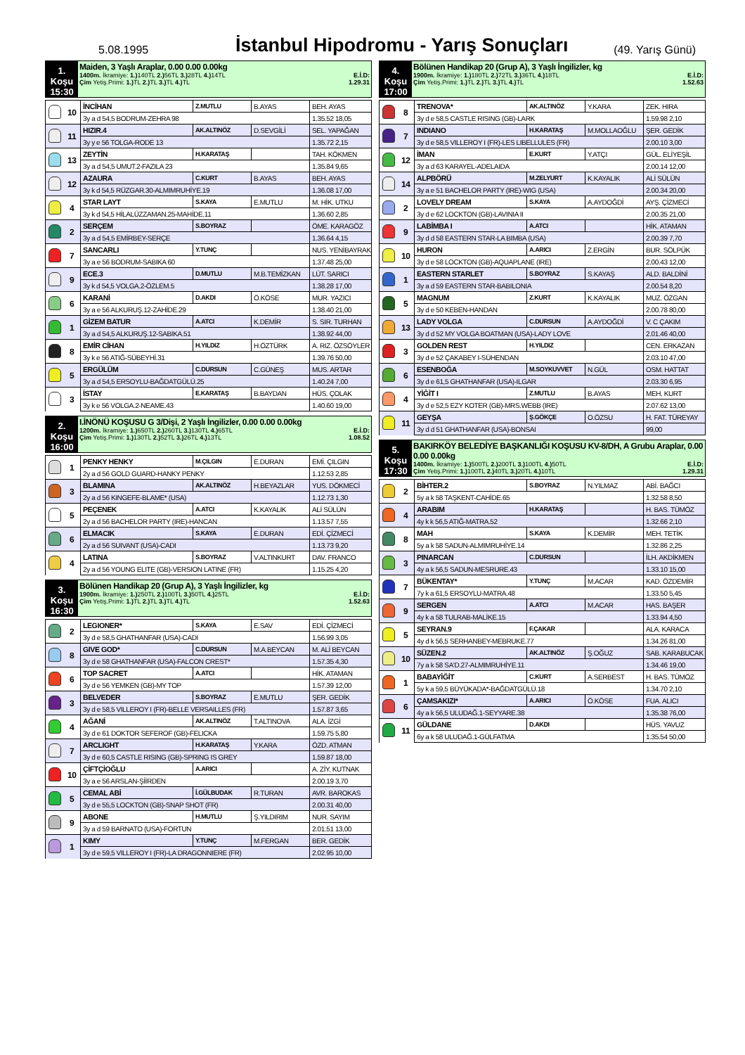5.08.1995
İstanbul Hipodromu - Yarış Sonuçları
(49. Yarış Günü)
1. Koşu
15:30
Maiden, 3 Yaşlı Araplar, 0.00 0.00 0.00kg
1400m. İkramiye: 1.) 140TL 2.) 56TL 3.) 28TL 4.) 14TL E.İ.D:
Çim Yetiş.Primi: 1.) TL 2.) TL 3.) TL 4.) TL 1.29.31
| | 10 | İNCİHAN | Z.MUTLU | B.AYAS | BEH. AYAS |
| | | 3y a d 54,5 BODRUM-ZEHRA 98 | | | 1.35.52 18,05 |
| | 11 | HIZIR.4 | AK.ALTINÖZ | D.SEVGİLİ | SEL. YAPAĞAN |
| | | 3y y e 56 TOLGA-RODE 13 | | | 1.35.72 2,15 |
| | 13 | ZEYTİN | H.KARATAŞ | | TAH. KÖKMEN |
| | | 3y a d 54,5 UMUT.2-FAZILA 23 | | | 1.35.84 9,65 |
| | 12 | AZAURA | C.KURT | B.AYAS | BEH. AYAS |
| | | 3y k d 54,5 RÜZGAR.30-ALMIMRUHİYE.19 | | | 1.36.08 17,00 |
| | 4 | STAR LAYT | S.KAYA | E.MUTLU | M. HİK. UTKU |
| | | 3y k d 54,5 HİLALÜZZAMAN.25-MAHİDE.11 | | | 1.36.60 2,85 |
| | 2 | SERÇEM | S.BOYRAZ | | ÖME. KARAGÖZ |
| | | 3y a d 54,5 EMİRBEY-SERÇE | | | 1.36.64 4,15 |
| | 7 | SANCARLI | Y.TUNÇ | | NUS. YENİBAYRAK |
| | | 3y a e 56 BODRUM-SABIKA 60 | | | 1.37.48 25,00 |
| | 9 | ECE.3 | D.MUTLU | M.B.TEMİZKAN | LÜT. SARICI |
| | | 3y k d 54,5 VOLGA.2-ÖZLEM.5 | | | 1.38.28 17,00 |
| | 6 | KARANİ | D.AKDI | Ö.KÖSE | MUR. YAZICI |
| | | 3y a e 56 ALKURUŞ.12-ZAHİDE.29 | | | 1.38.40 21,00 |
| | 1 | GİZEM BATUR | A.ATCI | K.DEMİR | S. SIR. TURHAN |
| | | 3y a d 54,5 ALKURUŞ.12-SABIKA.51 | | | 1.38.92 44,00 |
| | 8 | EMİR CİHAN | H.YILDIZ | H.ÖZTÜRK | A. RIZ. ÖZSÖYLER |
| | | 3y k e 56 ATIĞ-SÜBEYHİ.31 | | | 1.39.76 50,00 |
| | 5 | ERGÜLÜM | C.DURSUN | C.GÜNEŞ | MUS. ARTAR |
| | | 3y a d 54,5 ERSOYLU-BAĞDATGÜLÜ.25 | | | 1.40.24 7,00 |
| | 3 | İSTAY | E.KARATAŞ | B.BAYDAN | HÜS. ÇOLAK |
| | | 3y k e 56 VOLGA.2-NEAME.43 | | | 1.40.60 19,00 |
2. Koşu
16:00
I.İNÖNÜ KOŞUSU G 3/Dişi, 2 Yaşlı İngilizler, 0.00 0.00 0.00kg
1200m. İkramiye: 1.) 650TL 2.) 260TL 3.) 130TL 4.) 65TL E.İ.D:
Çim Yetiş.Primi: 1.) 130TL 2.) 52TL 3.) 26TL 4.) 13TL 1.08.52
| | 1 | PENKY HENKY | M.ÇILGIN | E.DURAN | EMİ. ÇILGIN |
| | | 2y a d 56 GOLD GUARD-HANKY PENKY | | | 1.12.53 2,85 |
| | 3 | BLAMINA | AK.ALTINÖZ | H.BEYAZLAR | YUS. DÖKMECİ |
| | | 2y a d 56 KINGEFE-BLAME* (USA) | | | 1.12.73 1,30 |
| | 5 | PEÇENEK | A.ATCI | K.KAYALIK | ALİ SÜLÜN |
| | | 2y a d 56 BACHELOR PARTY (IRE)-HANCAN | | | 1.13.57 7,55 |
| | 6 | ELMACIK | S.KAYA | E.DURAN | EDİ. ÇİZMECİ |
| | | 2y a d 56 SUIVANT (USA)-CADI | | | 1.13.73 9,20 |
| | 4 | LATINA | S.BOYRAZ | V.ALTINKURT | DAV. FRANCO |
| | | 2y a d 56 YOUNG ELITE (GB)-VERSION LATINE (FR) | | | 1.15.25 4,20 |
3. Koşu
16:30
Bölünen Handikap 20 (Grup A), 3 Yaşlı İngilizler, kg
1900m. İkramiye: 1.) 250TL 2.) 100TL 3.) 50TL 4.) 25TL E.İ.D:
Çim Yetiş.Primi: 1.) TL 2.) TL 3.) TL 4.) TL 1.52.63
| | 2 | LEGIONER* | S.KAYA | E.SAV | EDİ. ÇİZMECİ |
| | | 3y d e 58,5 GHATHANFAR (USA)-CADI | | | 1.56.99 3,05 |
| | 8 | GIVE GOD* | C.DURSUN | M.A.BEYCAN | M. ALİ BEYCAN |
| | | 3y d e 58 GHATHANFAR (USA)-FALCON CREST* | | | 1.57.35 4,30 |
| | 6 | TOP SACRET | A.ATCI | | HİK. ATAMAN |
| | | 3y d e 56 YEMKEN (GB)-MY TOP | | | 1.57.39 12,00 |
| | 3 | BELVEDER | S.BOYRAZ | E.MUTLU | ŞER. GEDİK |
| | | 3y d e 58,5 VILLEROY I (FR)-BELLE VERSAILLES (FR) | | | 1.57.87 3,65 |
| | 4 | AĞANİ | AK.ALTINÖZ | T.ALTINOVA | ALA. İZGİ |
| | | 3y d e 61 DOKTOR SEFEROF (GB)-FELICKA | | | 1.59.75 5,80 |
| | 7 | ARCLIGHT | H.KARATAŞ | Y.KARA | ÖZD. ATMAN |
| | | 3y d e 60,5 CASTLE RISING (GB)-SPRING IS GREY | | | 1.59.87 18,00 |
| | 10 | ÇİFTÇİOĞLU | A.ARICI | | A. ZİY. KUTNAK |
| | | 3y a e 56 ARSLAN-ŞİİRDEN | | | 2.00.19 3,70 |
| | 5 | CEMAL ABİ | İ.GÜLBUDAK | R.TURAN | AVR. BAROKAS |
| | | 3y d e 55,5 LOCKTON (GB)-SNAP SHOT (FR) | | | 2.00.31 40,00 |
| | 9 | ABONE | H.MUTLU | Ş.YILDIRIM | NUR. SAYIM |
| | | 3y a d 59 BARNATO (USA)-FORTUN | | | 2.01.51 13,00 |
| | 1 | KIMY | Y.TUNÇ | M.FERGAN | BER. GEDİK |
| | | 3y d e 59,5 VILLEROY I (FR)-LA DRAGONNIERE (FR) | | | 2.02.95 10,00 |
4. Koşu
17:00
Bölünen Handikap 20 (Grup A), 3 Yaşlı İngilizler, kg
1900m. İkramiye: 1.) 180TL 2.) 72TL 3.) 36TL 4.) 18TL E.İ.D:
Çim Yetiş.Primi: 1.) TL 2.) TL 3.) TL 4.) TL 1.52.63
| | 8 | TRENOVA* | AK.ALTINÖZ | Y.KARA | ZEK. HIRA |
| | | 3y d e 58,5 CASTLE RISING (GB)-LARK | | | 1.59.98 2,10 |
| | 7 | INDIANO | H.KARATAŞ | M.MOLLAOĞLU | ŞER. GEDİK |
| | | 3y d e 58,5 VILLEROY I (FR)-LES LIBELLULES (FR) | | | 2.00.10 3,00 |
| | 12 | İMAN | E.KURT | Y.ATÇI | GÜL. ELİYEŞİL |
| | | 3y a d 63 KARAYEL-ADELAIDA | | | 2.00.14 12,00 |
| | 14 | ALPBÖRÜ | M.ZELYURT | K.KAYALIK | ALİ SÜLÜN |
| | | 3y a e 51 BACHELOR PARTY (IRE)-WIG (USA) | | | 2.00.34 20,00 |
| | 2 | LOVELY DREAM | S.KAYA | A.AYDOĞDİ | AYŞ. ÇİZMECİ |
| | | 3y d e 62 LOCKTON (GB)-LAVINIA II | | | 2.00.35 21,00 |
| | 9 | LABİMBA I | A.ATCI | | HİK. ATAMAN |
| | | 3y d d 58 EASTERN STAR-LA BIMBA (USA) | | | 2.00.39 7,70 |
| | 10 | HURON | A.ARICI | Z.ERGİN | BUR. SÖLPÜK |
| | | 3y d e 58 LOCKTON (GB)-AQUAPLANE (IRE) | | | 2.00.43 12,00 |
| | 1 | EASTERN STARLET | S.BOYRAZ | S.KAYAŞ | ALD. BALDİNİ |
| | | 3y a d 59 EASTERN STAR-BABILONIA | | | 2.00.54 8,20 |
| | 5 | MAGNUM | Z.KURT | K.KAYALIK | MUZ. ÖZGAN |
| | | 3y d e 50 KEBEN-HANDAN | | | 2.00.78 80,00 |
| | 13 | LADY VOLGA | C.DURSUN | A.AYDOĞDİ | V. C ÇAKIM |
| | | 3y d d 52 MY VOLGA BOATMAN (USA)-LADY LOVE | | | 2.01.46 40,00 |
| | 3 | GOLDEN REST | H.YILDIZ | | CEN. ERKAZAN |
| | | 3y d e 52 ÇAKABEY I-SÜHENDAN | | | 2.03.10 47,00 |
| | 6 | ESENBOĞA | M.SOYKUVVET | N.GÜL | OSM. HATTAT |
| | | 3y d e 61,5 GHATHANFAR (USA)-ILGAR | | | 2.03.30 6,95 |
| | 4 | YİĞİT I | Z.MUTLU | B.AYAS | MEH. KURT |
| | | 3y d e 52,5 EZY KOTER (GB)-MRS.WEBB (IRE) | | | 2.07.62 13,00 |
| | 11 | GEYŞA | Ş.GÖKÇE | O.ÖZSU | H. FAT. TÜREYAY |
| | | 3y d d 51 GHATHANFAR (USA)-BONSAI | | | 99,00 |
5. Koşu
17:30
BAKIRKÖY BELEDİYE BAŞKANLIĞI KOŞUSU KV-8/DH, A Grubu Araplar, 0.00 0.00 0.00kg
1400m. İkramiye: 1.) 500TL 2.) 200TL 3.) 100TL 4.) 50TL E.İ.D:
Çim Yetiş.Primi: 1.) 100TL 2.) 40TL 3.) 20TL 4.) 10TL 1.29.31
| | 2 | BİHTER.2 | S.BOYRAZ | N.YILMAZ | ABİ. BAĞCI |
| | | 5y a k 58 TAŞKENT-CAHİDE.65 | | | 1.32.58 8,50 |
| | 4 | ARABIM | H.KARATAŞ | | H. BAS. TÜMÖZ |
| | | 4y k k 56,5 ATIĞ-MATRA.52 | | | 1.32.66 2,10 |
| | 8 | MAH | S.KAYA | K.DEMİR | MEH. TETİK |
| | | 5y a k 58 SADUN-ALMIMRUHİYE.14 | | | 1.32.86 2,25 |
| | 3 | PINARCAN | C.DURSUN | | İLH. AKDİKMEN |
| | | 4y a k 56,5 SADUN-MESRURE.43 | | | 1.33.10 15,00 |
| | 7 | BÜKENTAY* | Y.TUNÇ | M.ACAR | KAD. ÖZDEMİR |
| | | 7y k a 61,5 ERSOYLU-MATRA.48 | | | 1.33.50 5,45 |
| | 9 | SERGEN | A.ATCI | M.ACAR | HAS. BAŞER |
| | | 4y k a 58 TULRAB-MALİKE.15 | | | 1.33.94 4,50 |
| | 5 | SEYRAN.9 | F.ÇAKAR | | ALA. KARACA |
| | | 4y d k 56,5 SERHANBEY-MEBRUKE.77 | | | 1.34.26 81,00 |
| | 10 | SÜZEN.2 | AK.ALTINÖZ | Ş.OĞUZ | SAB. KARABUCAK |
| | | 7y a k 58 SA'D.27-ALMIMRUHİYE.11 | | | 1.34.46 19,00 |
| | 1 | BABAYİĞİT | C.KURT | A.SERBEST | H. BAS. TÜMÖZ |
| | | 5y k a 59,5 BÜYÜKADA*-BAĞDATGÜLÜ.18 | | | 1.34.70 2,10 |
| | 6 | ÇAMSAKIZI* | A.ARICI | Ö.KÖSE | FUA. ALICI |
| | | 4y a k 56,5 ULUDAĞ.1-SEYYARE.38 | | | 1.35.38 76,00 |
| | 11 | GÜLDANE | D.AKDI | | HÜS. YAVUZ |
| | | 6y a k 58 ULUDAĞ.1-GÜLFATMA | | | 1.35.54 50,00 |